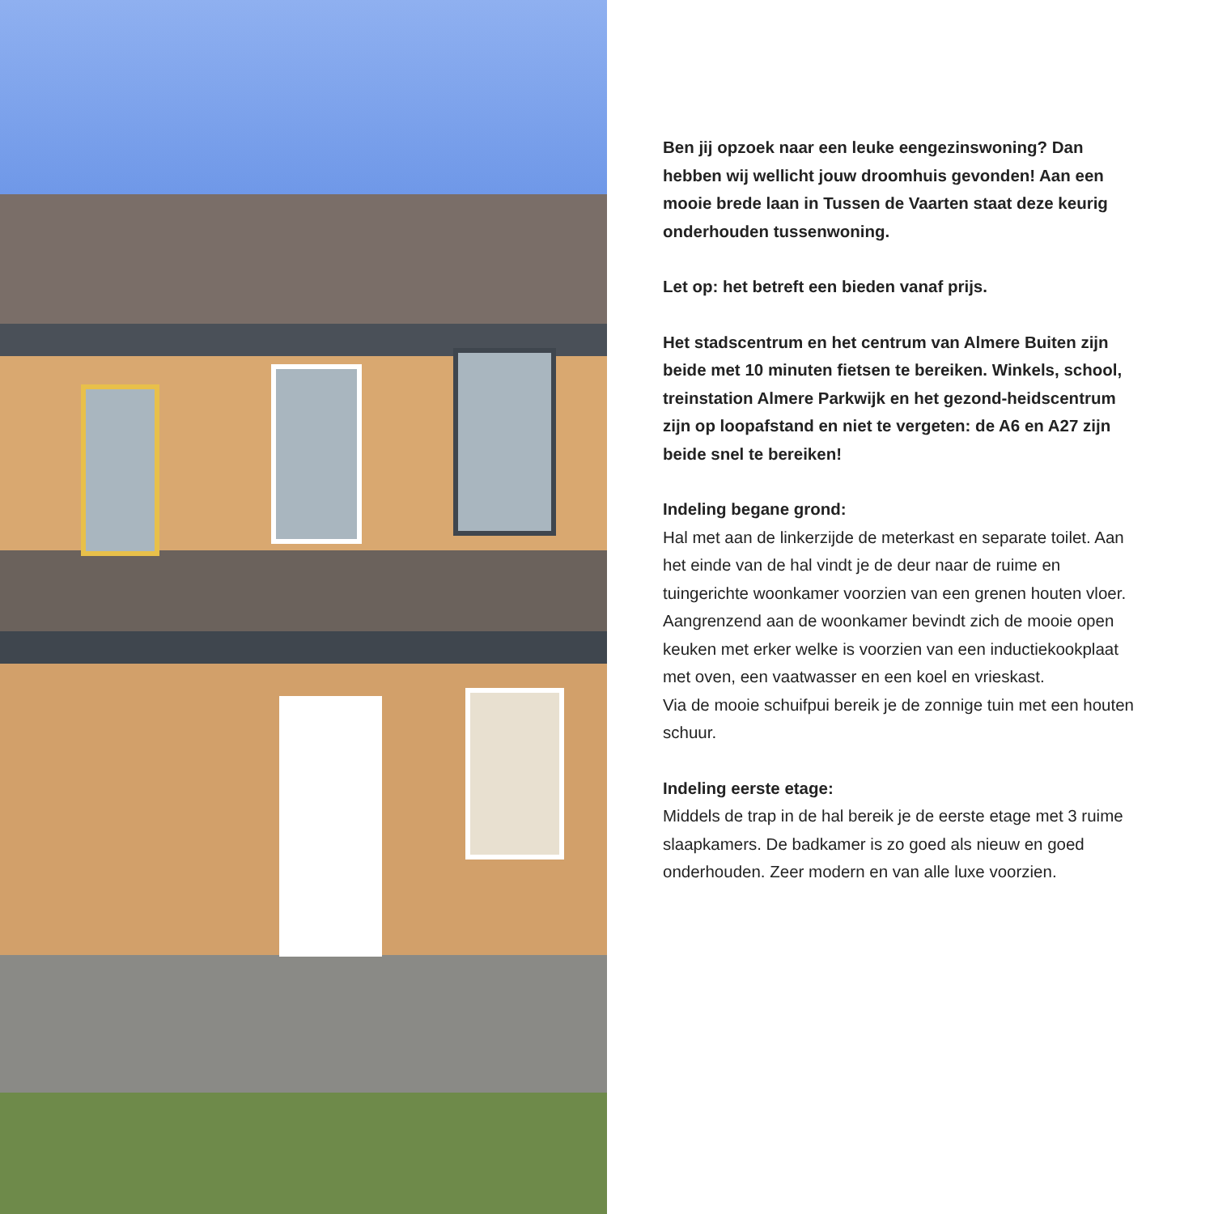Ben jij opzoek naar een leuke eengezinswoning? Dan hebben wij wellicht jouw droomhuis gevonden! Aan een mooie brede laan in Tussen de Vaarten staat deze keurig onderhouden tussenwoning.
Let op: het betreft een bieden vanaf prijs.
Het stadscentrum en het centrum van Almere Buiten zijn beide met 10 minuten fietsen te bereiken. Winkels, school, treinstation Almere Parkwijk en het gezond-heidscentrum zijn op loopafstand en niet te vergeten: de A6 en A27 zijn beide snel te bereiken!
Indeling begane grond:
Hal met aan de linkerzijde de meterkast en separate toilet. Aan het einde van de hal vindt je de deur naar de ruime en tuingerichte woonkamer voorzien van een grenen houten vloer. Aangrenzend aan de woonkamer bevindt zich de mooie open keuken met erker welke is voorzien van een inductiekookplaat met oven, een vaatwasser en een koel en vrieskast.
Via de mooie schuifpui bereik je de zonnige tuin met een houten schuur.
Indeling eerste etage:
Middels de trap in de hal bereik je de eerste etage met 3 ruime slaapkamers. De badkamer is zo goed als nieuw en goed onderhouden. Zeer modern en van alle luxe voorzien.